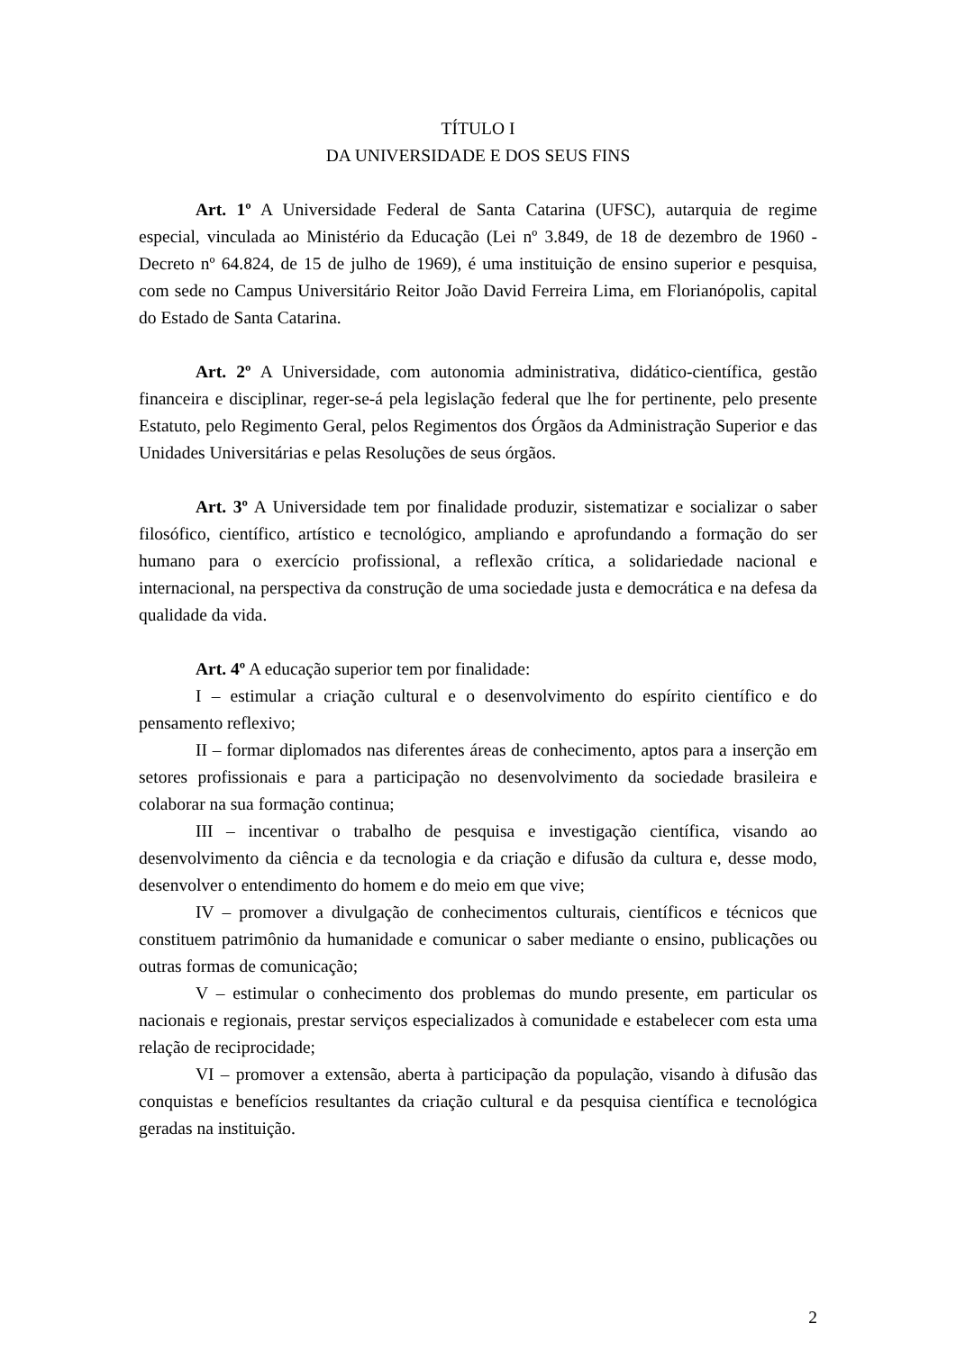TÍTULO I
DA UNIVERSIDADE E DOS SEUS FINS
Art. 1º A Universidade Federal de Santa Catarina (UFSC), autarquia de regime especial, vinculada ao Ministério da Educação (Lei nº 3.849, de 18 de dezembro de 1960 - Decreto nº 64.824, de 15 de julho de 1969), é uma instituição de ensino superior e pesquisa, com sede no Campus Universitário Reitor João David Ferreira Lima, em Florianópolis, capital do Estado de Santa Catarina.
Art. 2º A Universidade, com autonomia administrativa, didático-científica, gestão financeira e disciplinar, reger-se-á pela legislação federal que lhe for pertinente, pelo presente Estatuto, pelo Regimento Geral, pelos Regimentos dos Órgãos da Administração Superior e das Unidades Universitárias e pelas Resoluções de seus órgãos.
Art. 3º A Universidade tem por finalidade produzir, sistematizar e socializar o saber filosófico, científico, artístico e tecnológico, ampliando e aprofundando a formação do ser humano para o exercício profissional, a reflexão crítica, a solidariedade nacional e internacional, na perspectiva da construção de uma sociedade justa e democrática e na defesa da qualidade da vida.
Art. 4º A educação superior tem por finalidade:
I – estimular a criação cultural e o desenvolvimento do espírito científico e do pensamento reflexivo;
II – formar diplomados nas diferentes áreas de conhecimento, aptos para a inserção em setores profissionais e para a participação no desenvolvimento da sociedade brasileira e colaborar na sua formação continua;
III – incentivar o trabalho de pesquisa e investigação científica, visando ao desenvolvimento da ciência e da tecnologia e da criação e difusão da cultura e, desse modo, desenvolver o entendimento do homem e do meio em que vive;
IV – promover a divulgação de conhecimentos culturais, científicos e técnicos que constituem patrimônio da humanidade e comunicar o saber mediante o ensino, publicações ou outras formas de comunicação;
V – estimular o conhecimento dos problemas do mundo presente, em particular os nacionais e regionais, prestar serviços especializados à comunidade e estabelecer com esta uma relação de reciprocidade;
VI – promover a extensão, aberta à participação da população, visando à difusão das conquistas e benefícios resultantes da criação cultural e da pesquisa científica e tecnológica geradas na instituição.
2